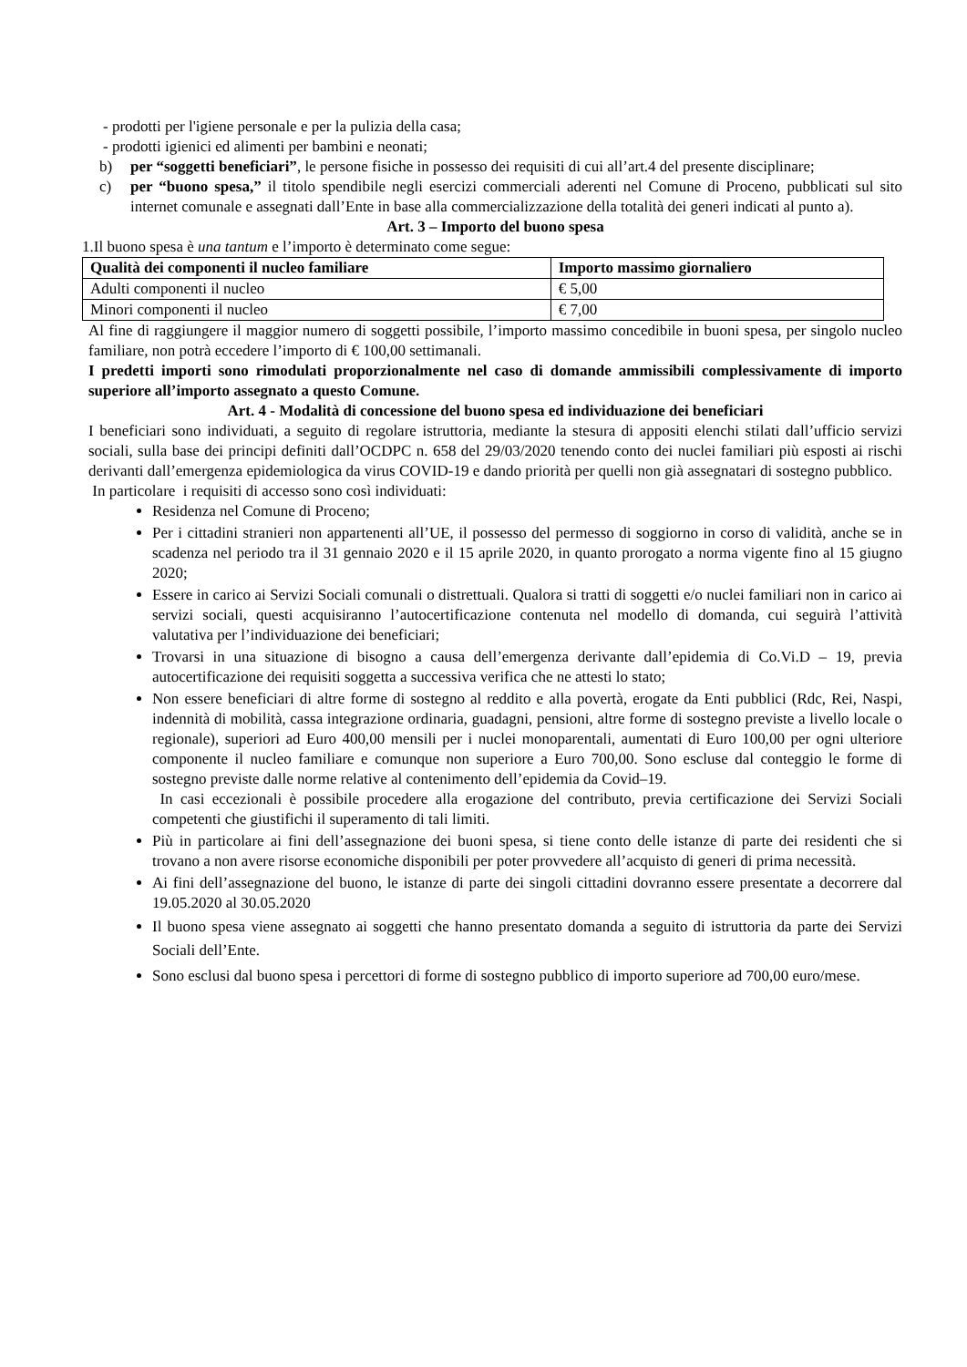- prodotti per l'igiene personale e per la pulizia della casa;
- prodotti igienici ed alimenti per bambini e neonati;
b) per “soggetti beneficiari”, le persone fisiche in possesso dei requisiti di cui all’art.4 del presente disciplinare;
c) per “buono spesa,” il titolo spendibile negli esercizi commerciali aderenti nel Comune di Proceno, pubblicati sul sito internet comunale e assegnati dall’Ente in base alla commercializzazione della totalità dei generi indicati al punto a).
Art. 3 – Importo del buono spesa
1.Il buono spesa è una tantum e l’importo è determinato come segue:
| Qualità dei componenti il nucleo familiare | Importo massimo giornaliero |
| --- | --- |
| Adulti componenti il nucleo | € 5,00 |
| Minori componenti il nucleo | € 7,00 |
Al fine di raggiungere il maggior numero di soggetti possibile, l’importo massimo concedibile in buoni spesa, per singolo nucleo familiare, non potrà eccedere l’importo di € 100,00 settimanali.
I predetti importi sono rimodulati proporzionalmente nel caso di domande ammissibili complessivamente di importo superiore all’importo assegnato a questo Comune.
Art. 4 - Modalità di concessione del buono spesa ed individuazione dei beneficiari
I beneficiari sono individuati, a seguito di regolare istruttoria, mediante la stesura di appositi elenchi stilati dall’ufficio servizi sociali, sulla base dei principi definiti dall’OCDPC n. 658 del 29/03/2020 tenendo conto dei nuclei familiari più esposti ai rischi derivanti dall’emergenza epidemiologica da virus COVID-19 e dando priorità per quelli non già assegnatari di sostegno pubblico.
In particolare i requisiti di accesso sono così individuati:
Residenza nel Comune di Proceno;
Per i cittadini stranieri non appartenenti all’UE, il possesso del permesso di soggiorno in corso di validità, anche se in scadenza nel periodo tra il 31 gennaio 2020 e il 15 aprile 2020, in quanto prorogato a norma vigente fino al 15 giugno 2020;
Essere in carico ai Servizi Sociali comunali o distrettuali. Qualora si tratti di soggetti e/o nuclei familiari non in carico ai servizi sociali, questi acquisiranno l’autocertificazione contenuta nel modello di domanda, cui seguirà l’attività valutativa per l’individuazione dei beneficiari;
Trovarsi in una situazione di bisogno a causa dell’emergenza derivante dall’epidemia di Co.Vi.D – 19, previa autocertificazione dei requisiti soggetta a successiva verifica che ne attesti lo stato;
Non essere beneficiari di altre forme di sostegno al reddito e alla povertà, erogate da Enti pubblici (Rdc, Rei, Naspi, indennità di mobilità, cassa integrazione ordinaria, guadagni, pensioni, altre forme di sostegno previste a livello locale o regionale), superiori ad Euro 400,00 mensili per i nuclei monoparentali, aumentati di Euro 100,00 per ogni ulteriore componente il nucleo familiare e comunque non superiore a Euro 700,00. Sono escluse dal conteggio le forme di sostegno previste dalle norme relative al contenimento dell’epidemia da Covid–19.
In casi eccezionali è possibile procedere alla erogazione del contributo, previa certificazione dei Servizi Sociali competenti che giustifichi il superamento di tali limiti.
Più in particolare ai fini dell’assegnazione dei buoni spesa, si tiene conto delle istanze di parte dei residenti che si trovano a non avere risorse economiche disponibili per poter provvedere all’acquisto di generi di prima necessità.
Ai fini dell’assegnazione del buono, le istanze di parte dei singoli cittadini dovranno essere presentate a decorrere dal 19.05.2020 al 30.05.2020
Il buono spesa viene assegnato ai soggetti che hanno presentato domanda a seguito di istruttoria da parte dei Servizi Sociali dell’Ente.
Sono esclusi dal buono spesa i percettori di forme di sostegno pubblico di importo superiore ad 700,00 euro/mese.